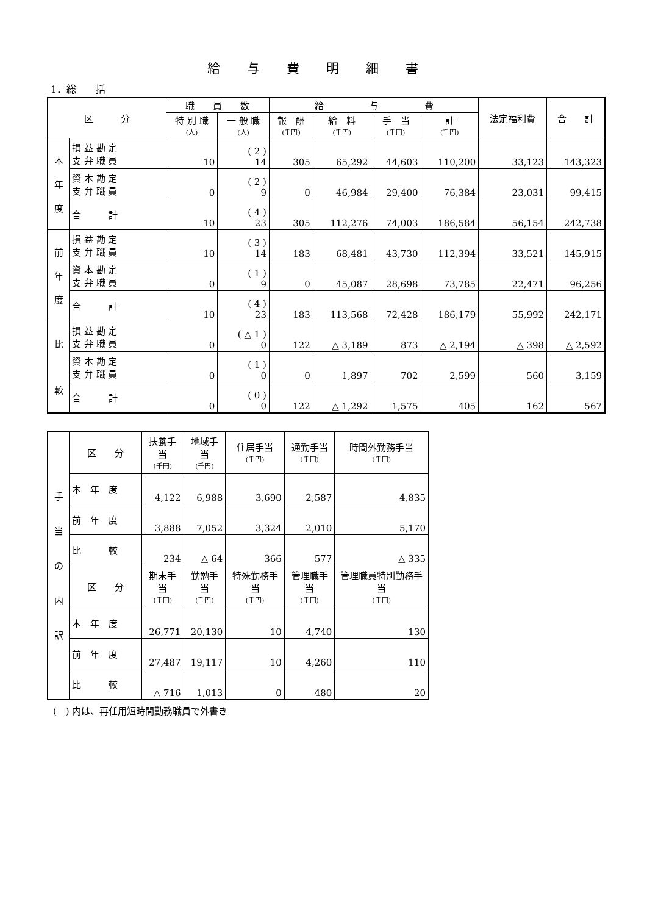給与費明細書
1．総　　括
| 区 分 | | 職 員 数 | | 給 与 費 | | | | 法定福利費 | 合 計 |
| --- | --- | --- | --- | --- | --- | --- | --- | --- | --- |
| | | 特 別 職 (人) | 一 般 職 (人) | 報 酬 (千円) | 給 料 (千円) | 手 当 (千円) | 計 (千円) | | |
| 本 年 度 | 損 益 勘 定 支 弁 職 員 | 10 | ( 2 ) 14 | 305 | 65,292 | 44,603 | 110,200 | 33,123 | 143,323 |
| | 資 本 勘 定 支 弁 職 員 | 0 | ( 2 ) 9 | 0 | 46,984 | 29,400 | 76,384 | 23,031 | 99,415 |
| | 合 計 | 10 | ( 4 ) 23 | 305 | 112,276 | 74,003 | 186,584 | 56,154 | 242,738 |
| 前 年 度 | 損 益 勘 定 支 弁 職 員 | 10 | ( 3 ) 14 | 183 | 68,481 | 43,730 | 112,394 | 33,521 | 145,915 |
| | 資 本 勘 定 支 弁 職 員 | 0 | ( 1 ) 9 | 0 | 45,087 | 28,698 | 73,785 | 22,471 | 96,256 |
| | 合 計 | 10 | ( 4 ) 23 | 183 | 113,568 | 72,428 | 186,179 | 55,992 | 242,171 |
| 比 較 | 損 益 勘 定 支 弁 職 員 | 0 | ( △ 1 ) 0 | 122 | △ 3,189 | 873 | △ 2,194 | △ 398 | △ 2,592 |
| | 資 本 勘 定 支 弁 職 員 | 0 | ( 1 ) 0 | 0 | 1,897 | 702 | 2,599 | 560 | 3,159 |
| | 合 計 | 0 | ( 0 ) 0 | 122 | △ 1,292 | 1,575 | 405 | 162 | 567 |
| 手 当 の 内 訳 | 区 分 | 扶養手当 (千円) | 地域手当 (千円) | 住居手当 (千円) | 通勤手当 (千円) | 時間外勤務手当 (千円) |
| | 本 年 度 | 4,122 | 6,988 | 3,690 | 2,587 | 4,835 |
| | 前 年 度 | 3,888 | 7,052 | 3,324 | 2,010 | 5,170 |
| | 比 較 | 234 | △ 64 | 366 | 577 | △ 335 |
| | 区 分 | 期末手当 (千円) | 勤勉手当 (千円) | 特殊勤務手当 (千円) | 管理職手当 (千円) | 管理職員特別勤務手当 (千円) |
| | 本 年 度 | 26,771 | 20,130 | 10 | 4,740 | 130 |
| | 前 年 度 | 27,487 | 19,117 | 10 | 4,260 | 110 |
| | 比 較 | △ 716 | 1,013 | 0 | 480 | 20 |
(　) 内は、再任用短時間勤務職員で外書き